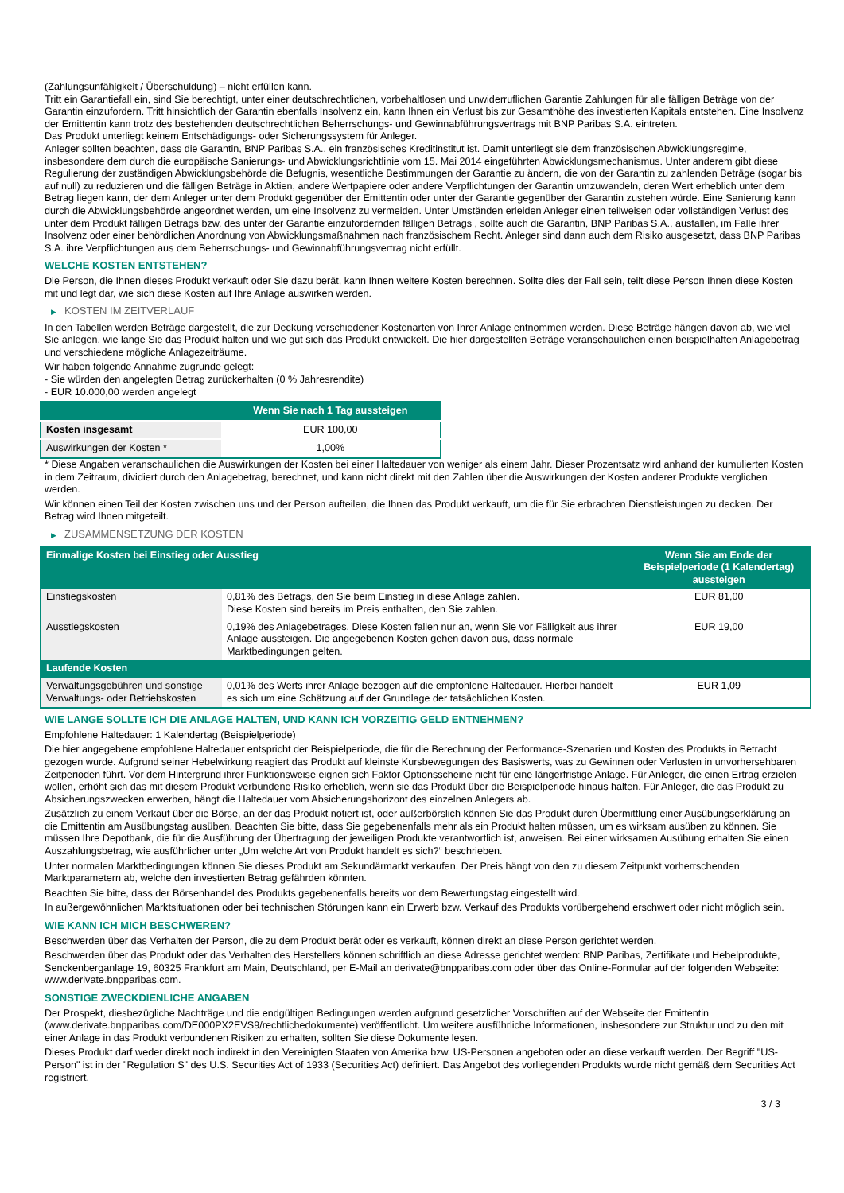(Zahlungsunfähigkeit / Überschuldung) – nicht erfüllen kann.
Tritt ein Garantiefall ein, sind Sie berechtigt, unter einer deutschrechtlichen, vorbehaltlosen und unwiderruflichen Garantie Zahlungen für alle fälligen Beträge von der Garantin einzufordern. Tritt hinsichtlich der Garantin ebenfalls Insolvenz ein, kann Ihnen ein Verlust bis zur Gesamthöhe des investierten Kapitals entstehen. Eine Insolvenz der Emittentin kann trotz des bestehenden deutschrechtlichen Beherrschungs- und Gewinnabführungsvertrags mit BNP Paribas S.A. eintreten.
Das Produkt unterliegt keinem Entschädigungs- oder Sicherungssystem für Anleger.
Anleger sollten beachten, dass die Garantin, BNP Paribas S.A., ein französisches Kreditinstitut ist. Damit unterliegt sie dem französischen Abwicklungsregime, insbesondere dem durch die europäische Sanierungs- und Abwicklungsrichtlinie vom 15. Mai 2014 eingeführten Abwicklungsmechanismus. Unter anderem gibt diese Regulierung der zuständigen Abwicklungsbehörde die Befugnis, wesentliche Bestimmungen der Garantie zu ändern, die von der Garantin zu zahlenden Beträge (sogar bis auf null) zu reduzieren und die fälligen Beträge in Aktien, andere Wertpapiere oder andere Verpflichtungen der Garantin umzuwandeln, deren Wert erheblich unter dem Betrag liegen kann, der dem Anleger unter dem Produkt gegenüber der Emittentin oder unter der Garantie gegenüber der Garantin zustehen würde. Eine Sanierung kann durch die Abwicklungsbehörde angeordnet werden, um eine Insolvenz zu vermeiden. Unter Umständen erleiden Anleger einen teilweisen oder vollständigen Verlust des unter dem Produkt fälligen Betrags bzw. des unter der Garantie einzufordernden fälligen Betrags , sollte auch die Garantin, BNP Paribas S.A., ausfallen, im Falle ihrer Insolvenz oder einer behördlichen Anordnung von Abwicklungsmaßnahmen nach französischem Recht. Anleger sind dann auch dem Risiko ausgesetzt, dass BNP Paribas S.A. ihre Verpflichtungen aus dem Beherrschungs- und Gewinnabführungsvertrag nicht erfüllt.
WELCHE KOSTEN ENTSTEHEN?
Die Person, die Ihnen dieses Produkt verkauft oder Sie dazu berät, kann Ihnen weitere Kosten berechnen. Sollte dies der Fall sein, teilt diese Person Ihnen diese Kosten mit und legt dar, wie sich diese Kosten auf Ihre Anlage auswirken werden.
▶ KOSTEN IM ZEITVERLAUF
In den Tabellen werden Beträge dargestellt, die zur Deckung verschiedener Kostenarten von Ihrer Anlage entnommen werden. Diese Beträge hängen davon ab, wie viel Sie anlegen, wie lange Sie das Produkt halten und wie gut sich das Produkt entwickelt. Die hier dargestellten Beträge veranschaulichen einen beispielhaften Anlagebetrag und verschiedene mögliche Anlagezeiträume.
Wir haben folgende Annahme zugrunde gelegt:
- Sie würden den angelegten Betrag zurückerhalten (0 % Jahresrendite)
- EUR 10.000,00 werden angelegt
| | Wenn Sie nach 1 Tag aussteigen |
| --- | --- |
| Kosten insgesamt | EUR 100,00 |
| Auswirkungen der Kosten * | 1,00% |
* Diese Angaben veranschaulichen die Auswirkungen der Kosten bei einer Haltedauer von weniger als einem Jahr. Dieser Prozentsatz wird anhand der kumulierten Kosten in dem Zeitraum, dividiert durch den Anlagebetrag, berechnet, und kann nicht direkt mit den Zahlen über die Auswirkungen der Kosten anderer Produkte verglichen werden.
Wir können einen Teil der Kosten zwischen uns und der Person aufteilen, die Ihnen das Produkt verkauft, um die für Sie erbrachten Dienstleistungen zu decken. Der Betrag wird Ihnen mitgeteilt.
▶ ZUSAMMENSETZUNG DER KOSTEN
| Einmalige Kosten bei Einstieg oder Ausstieg | | Wenn Sie am Ende der Beispielperiode (1 Kalendertag) aussteigen |
| --- | --- | --- |
| Einstiegskosten | 0,81% des Betrags, den Sie beim Einstieg in diese Anlage zahlen. Diese Kosten sind bereits im Preis enthalten, den Sie zahlen. | EUR 81,00 |
| Ausstiegskosten | 0,19% des Anlagebetrages. Diese Kosten fallen nur an, wenn Sie vor Fälligkeit aus ihrer Anlage aussteigen. Die angegebenen Kosten gehen davon aus, dass normale Marktbedingungen gelten. | EUR 19,00 |
| Laufende Kosten | | |
| Verwaltungsgebühren und sonstige Verwaltungs- oder Betriebskosten | 0,01% des Werts ihrer Anlage bezogen auf die empfohlene Haltedauer. Hierbei handelt es sich um eine Schätzung auf der Grundlage der tatsächlichen Kosten. | EUR 1,09 |
WIE LANGE SOLLTE ICH DIE ANLAGE HALTEN, UND KANN ICH VORZEITIG GELD ENTNEHMEN?
Empfohlene Haltedauer: 1 Kalendertag (Beispielperiode)
Die hier angegebene empfohlene Haltedauer entspricht der Beispielperiode, die für die Berechnung der Performance-Szenarien und Kosten des Produkts in Betracht gezogen wurde. Aufgrund seiner Hebelwirkung reagiert das Produkt auf kleinste Kursbewegungen des Basiswerts, was zu Gewinnen oder Verlusten in unvorhersehbaren Zeitperioden führt. Vor dem Hintergrund ihrer Funktionsweise eignen sich Faktor Optionsscheine nicht für eine längerfristige Anlage. Für Anleger, die einen Ertrag erzielen wollen, erhöht sich das mit diesem Produkt verbundene Risiko erheblich, wenn sie das Produkt über die Beispielperiode hinaus halten. Für Anleger, die das Produkt zu Absicherungszwecken erwerben, hängt die Haltedauer vom Absicherungshorizont des einzelnen Anlegers ab.
Zusätzlich zu einem Verkauf über die Börse, an der das Produkt notiert ist, oder außerbörslich können Sie das Produkt durch Übermittlung einer Ausübungserklärung an die Emittentin am Ausübungstag ausüben. Beachten Sie bitte, dass Sie gegebenenfalls mehr als ein Produkt halten müssen, um es wirksam ausüben zu können. Sie müssen Ihre Depotbank, die für die Ausführung der Übertragung der jeweiligen Produkte verantwortlich ist, anweisen. Bei einer wirksamen Ausübung erhalten Sie einen Auszahlungsbetrag, wie ausführlicher unter „Um welche Art von Produkt handelt es sich?“ beschrieben.
Unter normalen Marktbedingungen können Sie dieses Produkt am Sekundärmarkt verkaufen. Der Preis hängt von den zu diesem Zeitpunkt vorherrschenden Marktparametern ab, welche den investierten Betrag gefährden könnten.
Beachten Sie bitte, dass der Börsenhandel des Produkts gegebenenfalls bereits vor dem Bewertungstag eingestellt wird.
In außergewöhnlichen Marktsituationen oder bei technischen Störungen kann ein Erwerb bzw. Verkauf des Produkts vorübergehend erschwert oder nicht möglich sein.
WIE KANN ICH MICH BESCHWEREN?
Beschwerden über das Verhalten der Person, die zu dem Produkt berät oder es verkauft, können direkt an diese Person gerichtet werden.
Beschwerden über das Produkt oder das Verhalten des Herstellers können schriftlich an diese Adresse gerichtet werden: BNP Paribas, Zertifikate und Hebelprodukte, Senckenberganlage 19, 60325 Frankfurt am Main, Deutschland, per E-Mail an derivate@bnpparibas.com oder über das Online-Formular auf der folgenden Webseite: www.derivate.bnpparibas.com.
SONSTIGE ZWECKDIENLICHE ANGABEN
Der Prospekt, diesbezügliche Nachträge und die endgültigen Bedingungen werden aufgrund gesetzlicher Vorschriften auf der Webseite der Emittentin (www.derivate.bnpparibas.com/DE000PX2EVS9/rechtlichedokumente) veröffentlicht. Um weitere ausführliche Informationen, insbesondere zur Struktur und zu den mit einer Anlage in das Produkt verbundenen Risiken zu erhalten, sollten Sie diese Dokumente lesen.
Dieses Produkt darf weder direkt noch indirekt in den Vereinigten Staaten von Amerika bzw. US-Personen angeboten oder an diese verkauft werden. Der Begriff "US-Person" ist in der "Regulation S" des U.S. Securities Act of 1933 (Securities Act) definiert. Das Angebot des vorliegenden Produkts wurde nicht gemäß dem Securities Act registriert.
3 / 3